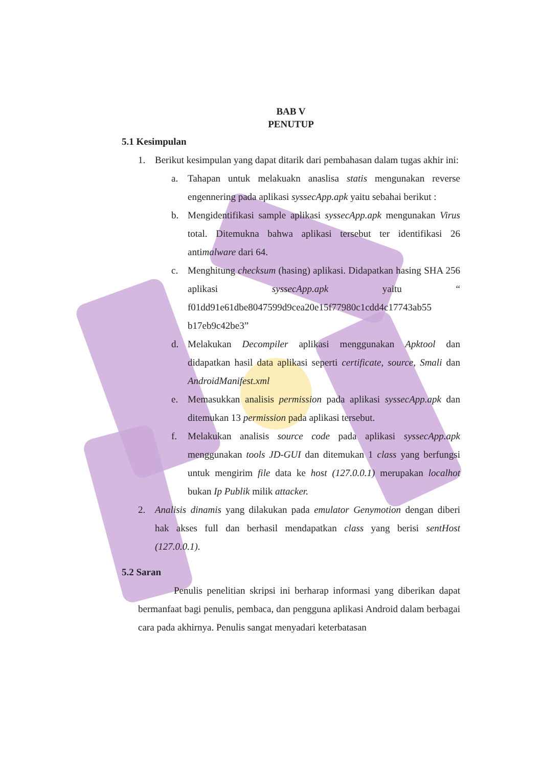BAB V
PENUTUP
5.1 Kesimpulan
1. Berikut kesimpulan yang dapat ditarik dari pembahasan dalam tugas akhir ini:
a. Tahapan untuk melakuakn anaslisa statis mengunakan reverse engennering pada aplikasi syssecApp.apk yaitu sebahai berikut :
b. Mengidentifikasi sample aplikasi syssecApp.apk mengunakan Virus total. Ditemukna bahwa aplikasi tersebut ter identifikasi 26 antimalware dari 64.
c. Menghitung checksum (hasing) aplikasi. Didapatkan hasing SHA 256 aplikasi syssecApp.apk yaitu “ f01dd91e61dbe8047599d9cea20e15f77980c1cdd4c17743ab55 b17eb9c42be3”
d. Melakukan Decompiler aplikasi menggunakan Apktool dan didapatkan hasil data aplikasi seperti certificate, source, Smali dan AndroidManifest.xml
e. Memasukkan analisis permission pada aplikasi syssecApp.apk dan ditemukan 13 permission pada aplikasi tersebut.
f. Melakukan analisis source code pada aplikasi syssecApp.apk menggunakan tools JD-GUI dan ditemukan 1 class yang berfungsi untuk mengirim file data ke host (127.0.0.1) merupakan localhot bukan Ip Publik milik attacker.
2. Analisis dinamis yang dilakukan pada emulator Genymotion dengan diberi hak akses full dan berhasil mendapatkan class yang berisi sentHost (127.0.0.1).
5.2 Saran
Penulis penelitian skripsi ini berharap informasi yang diberikan dapat bermanfaat bagi penulis, pembaca, dan pengguna aplikasi Android dalam berbagai cara pada akhirnya. Penulis sangat menyadari keterbatasan